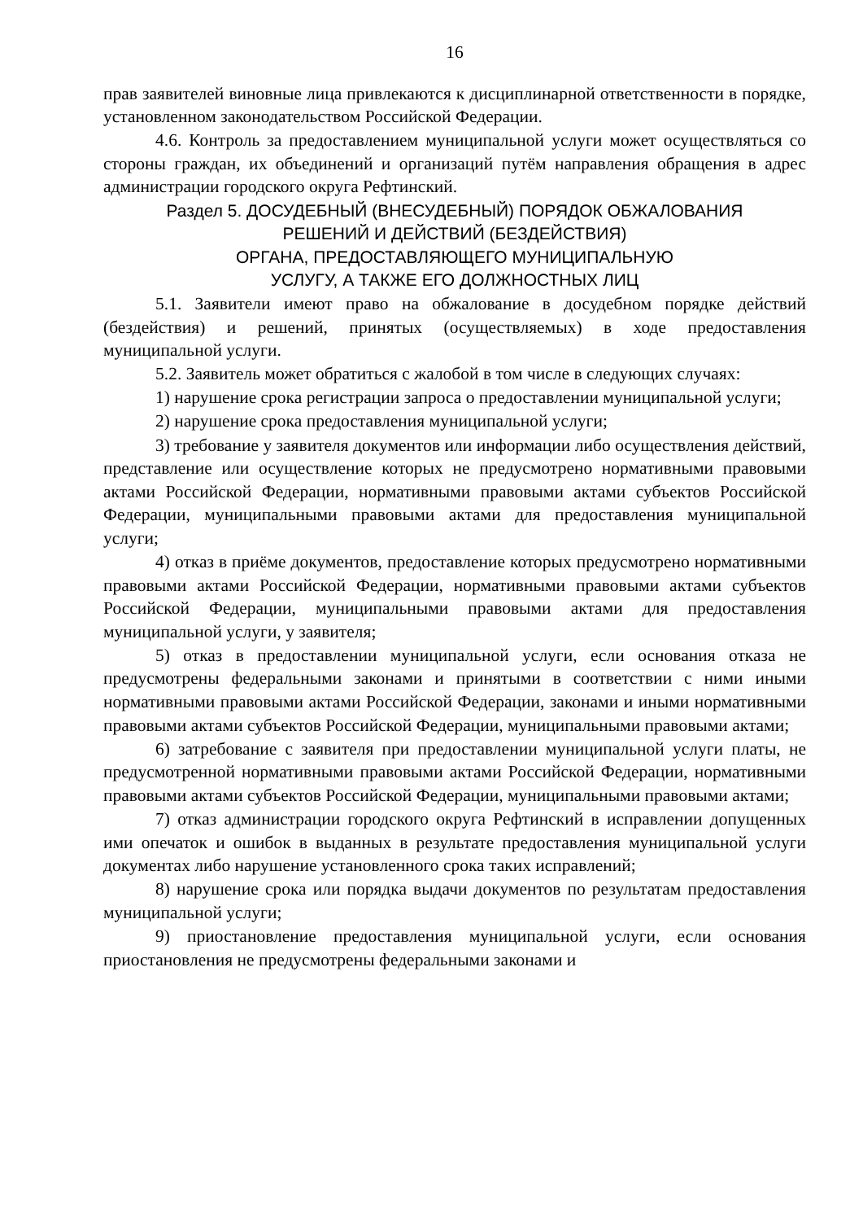16
прав заявителей виновные лица привлекаются к дисциплинарной ответственности в порядке, установленном законодательством Российской Федерации.
4.6. Контроль за предоставлением муниципальной услуги может осуществляться со стороны граждан, их объединений и организаций путём направления обращения в адрес администрации городского округа Рефтинский.
Раздел 5. ДОСУДЕБНЫЙ (ВНЕСУДЕБНЫЙ) ПОРЯДОК ОБЖАЛОВАНИЯ
РЕШЕНИЙ И ДЕЙСТВИЙ (БЕЗДЕЙСТВИЯ)
ОРГАНА, ПРЕДОСТАВЛЯЮЩЕГО МУНИЦИПАЛЬНУЮ
УСЛУГУ, А ТАКЖЕ ЕГО ДОЛЖНОСТНЫХ ЛИЦ
5.1. Заявители имеют право на обжалование в досудебном порядке действий (бездействия) и решений, принятых (осуществляемых) в ходе предоставления муниципальной услуги.
5.2. Заявитель может обратиться с жалобой в том числе в следующих случаях:
1) нарушение срока регистрации запроса о предоставлении муниципальной услуги;
2) нарушение срока предоставления муниципальной услуги;
3) требование у заявителя документов или информации либо осуществления действий, представление или осуществление которых не предусмотрено нормативными правовыми актами Российской Федерации, нормативными правовыми актами субъектов Российской Федерации, муниципальными правовыми актами для предоставления муниципальной услуги;
4) отказ в приёме документов, предоставление которых предусмотрено нормативными правовыми актами Российской Федерации, нормативными правовыми актами субъектов Российской Федерации, муниципальными правовыми актами для предоставления муниципальной услуги, у заявителя;
5) отказ в предоставлении муниципальной услуги, если основания отказа не предусмотрены федеральными законами и принятыми в соответствии с ними иными нормативными правовыми актами Российской Федерации, законами и иными нормативными правовыми актами субъектов Российской Федерации, муниципальными правовыми актами;
6) затребование с заявителя при предоставлении муниципальной услуги платы, не предусмотренной нормативными правовыми актами Российской Федерации, нормативными правовыми актами субъектов Российской Федерации, муниципальными правовыми актами;
7) отказ администрации городского округа Рефтинский в исправлении допущенных ими опечаток и ошибок в выданных в результате предоставления муниципальной услуги документах либо нарушение установленного срока таких исправлений;
8) нарушение срока или порядка выдачи документов по результатам предоставления муниципальной услуги;
9) приостановление предоставления муниципальной услуги, если основания приостановления не предусмотрены федеральными законами и